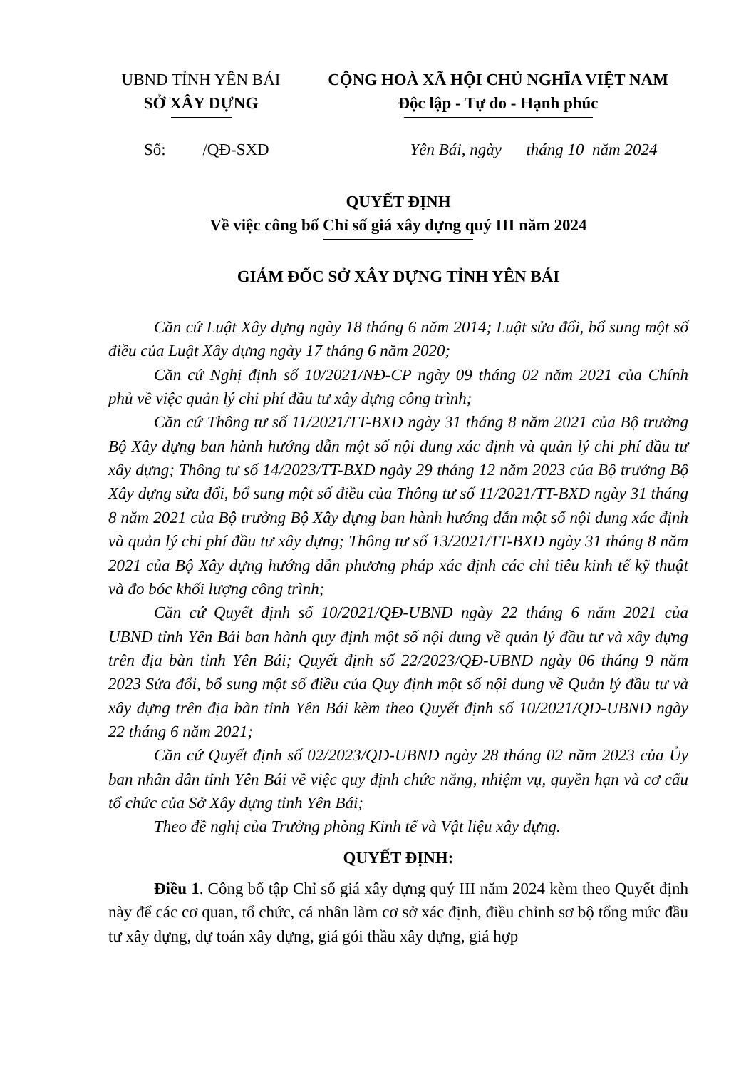UBND TỈNH YÊN BÁI
SỞ XÂY DỰNG
CỘNG HOÀ XÃ HỘI CHỦ NGHĨA VIỆT NAM
Độc lập - Tự do - Hạnh phúc
Số: /QĐ-SXD Yên Bái, ngày tháng 10 năm 2024
QUYẾT ĐỊNH
Về việc công bố Chỉ số giá xây dựng quý III năm 2024
GIÁM ĐỐC SỞ XÂY DỰNG TỈNH YÊN BÁI
Căn cứ Luật Xây dựng ngày 18 tháng 6 năm 2014; Luật sửa đổi, bổ sung một số điều của Luật Xây dựng ngày 17 tháng 6 năm 2020;
Căn cứ Nghị định số 10/2021/NĐ-CP ngày 09 tháng 02 năm 2021 của Chính phủ về việc quản lý chi phí đầu tư xây dựng công trình;
Căn cứ Thông tư số 11/2021/TT-BXD ngày 31 tháng 8 năm 2021 của Bộ trưởng Bộ Xây dựng ban hành hướng dẫn một số nội dung xác định và quản lý chi phí đầu tư xây dựng; Thông tư số 14/2023/TT-BXD ngày 29 tháng 12 năm 2023 của Bộ trưởng Bộ Xây dựng sửa đổi, bổ sung một số điều của Thông tư số 11/2021/TT-BXD ngày 31 tháng 8 năm 2021 của Bộ trưởng Bộ Xây dựng ban hành hướng dẫn một số nội dung xác định và quản lý chi phí đầu tư xây dựng; Thông tư số 13/2021/TT-BXD ngày 31 tháng 8 năm 2021 của Bộ Xây dựng hướng dẫn phương pháp xác định các chỉ tiêu kinh tế kỹ thuật và đo bóc khối lượng công trình;
Căn cứ Quyết định số 10/2021/QĐ-UBND ngày 22 tháng 6 năm 2021 của UBND tỉnh Yên Bái ban hành quy định một số nội dung về quản lý đầu tư và xây dựng trên địa bàn tỉnh Yên Bái; Quyết định số 22/2023/QĐ-UBND ngày 06 tháng 9 năm 2023 Sửa đổi, bổ sung một số điều của Quy định một số nội dung về Quản lý đầu tư và xây dựng trên địa bàn tỉnh Yên Bái kèm theo Quyết định số 10/2021/QĐ-UBND ngày 22 tháng 6 năm 2021;
Căn cứ Quyết định số 02/2023/QĐ-UBND ngày 28 tháng 02 năm 2023 của Ủy ban nhân dân tỉnh Yên Bái về việc quy định chức năng, nhiệm vụ, quyền hạn và cơ cấu tổ chức của Sở Xây dựng tỉnh Yên Bái;
Theo đề nghị của Trưởng phòng Kinh tế và Vật liệu xây dựng.
QUYẾT ĐỊNH:
Điều 1. Công bố tập Chỉ số giá xây dựng quý III năm 2024 kèm theo Quyết định này để các cơ quan, tổ chức, cá nhân làm cơ sở xác định, điều chỉnh sơ bộ tổng mức đầu tư xây dựng, dự toán xây dựng, giá gói thầu xây dựng, giá hợp